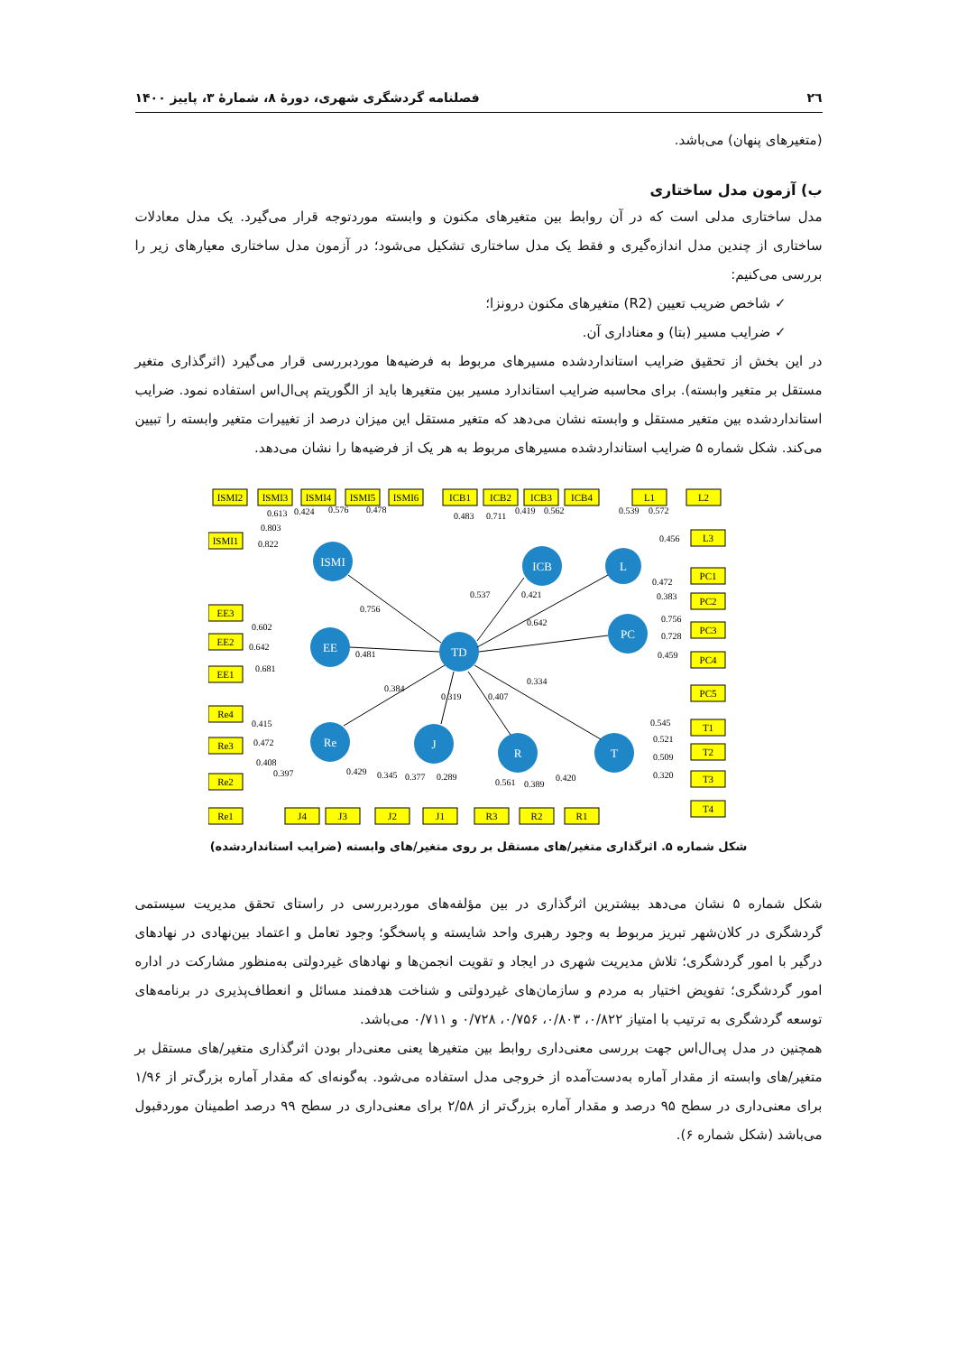۲٦ فصلنامه گردشگری شهری، دورهٔ ۸، شمارهٔ ۳، پاییز ۱۴۰۰
(متغیرهای پنهان) می‌باشد.
ب) آزمون مدل ساختاری
مدل ساختاری مدلی است که در آن روابط بین متغیرهای مکنون و وابسته موردتوجه قرار می‌گیرد. یک مدل معادلات ساختاری از چندین مدل اندازه‌گیری و فقط یک مدل ساختاری تشکیل می‌شود؛ در آزمون مدل ساختاری معیارهای زیر را بررسی می‌کنیم:
✓ شاخص ضریب تعیین (R2) متغیرهای مکنون درونزا؛
✓ ضرایب مسیر (بتا) و معناداری آن.
در این بخش از تحقیق ضرایب استانداردشده مسیرهای مربوط به فرضیه‌ها موردبررسی قرار می‌گیرد (اثرگذاری متغیر مستقل بر متغیر وابسته). برای محاسبه ضرایب استاندارد مسیر بین متغیرها باید از الگوریتم پی‌ال‌اس استفاده نمود. ضرایب استانداردشده بین متغیر مستقل و وابسته نشان می‌دهد که متغیر مستقل این میزان درصد از تغییرات متغیر وابسته را تبیین می‌کند. شکل شماره ۵ ضرایب استانداردشده مسیرهای مربوط به هر یک از فرضیه‌ها را نشان می‌دهد.
ISMI
ICB
L
PC
TD
EE
Re
J
R
T
ISMI2
ISMI3
ISMI4
ISMI5
ISMI6
ISMI1
ICB1
ICB2
ICB3
ICB4
L1
L2
L3
PC1
PC2
PC3
PC4
PC5
EE3
EE2
EE1
Re4
Re3
Re2
Re1
J4
J3
J2
J1
R3
R2
R1
T1
T2
T3
T4
0.613
0.424
0.576
0.478
0.803
0.822
0.483
0.711
0.419
0.562
0.539
0.572
0.456
0.472
0.383
0.756
0.728
0.459
0.537
0.421
0.642
0.756
0.602
0.642
0.681
0.481
0.384
0.319
0.407
0.334
0.415
0.472
0.408
0.397
0.429
0.345
0.377
0.289
0.561
0.389
0.420
0.545
0.521
0.509
0.320
شکل شماره ۵. اثرگذاری متغیر/های مستقل بر روی متغیر/های وابسته (ضرایب استانداردشده)
شکل شماره ۵ نشان می‌دهد بیشترین اثرگذاری در بین مؤلفه‌های موردبررسی در راستای تحقق مدیریت سیستمی گردشگری در کلان‌شهر تبریز مربوط به وجود رهبری واحد شایسته و پاسخگو؛ وجود تعامل و اعتماد بین‌نهادی در نهادهای درگیر با امور گردشگری؛ تلاش مدیریت شهری در ایجاد و تقویت انجمن‌ها و نهادهای غیردولتی به‌منظور مشارکت در اداره امور گردشگری؛ تفویض اختیار به مردم و سازمان‌های غیردولتی و شناخت هدفمند مسائل و انعطاف‌پذیری در برنامه‌های توسعه گردشگری به ترتیب با امتیاز ۰/۸۲۲، ۰/۸۰۳، ۰/۷۵۶، ۰/۷۲۸ و ۰/۷۱۱ می‌باشد.
همچنین در مدل پی‌ال‌اس جهت بررسی معنی‌داری روابط بین متغیرها یعنی معنی‌دار بودن اثرگذاری متغیر/های مستقل بر متغیر/های وابسته از مقدار آماره به‌دست‌آمده از خروجی مدل استفاده می‌شود. به‌گونه‌ای که مقدار آماره بزرگ‌تر از ۱/۹۶ برای معنی‌داری در سطح ۹۵ درصد و مقدار آماره بزرگ‌تر از ۲/۵۸ برای معنی‌داری در سطح ۹۹ درصد اطمینان موردقبول می‌باشد (شکل شماره ۶).